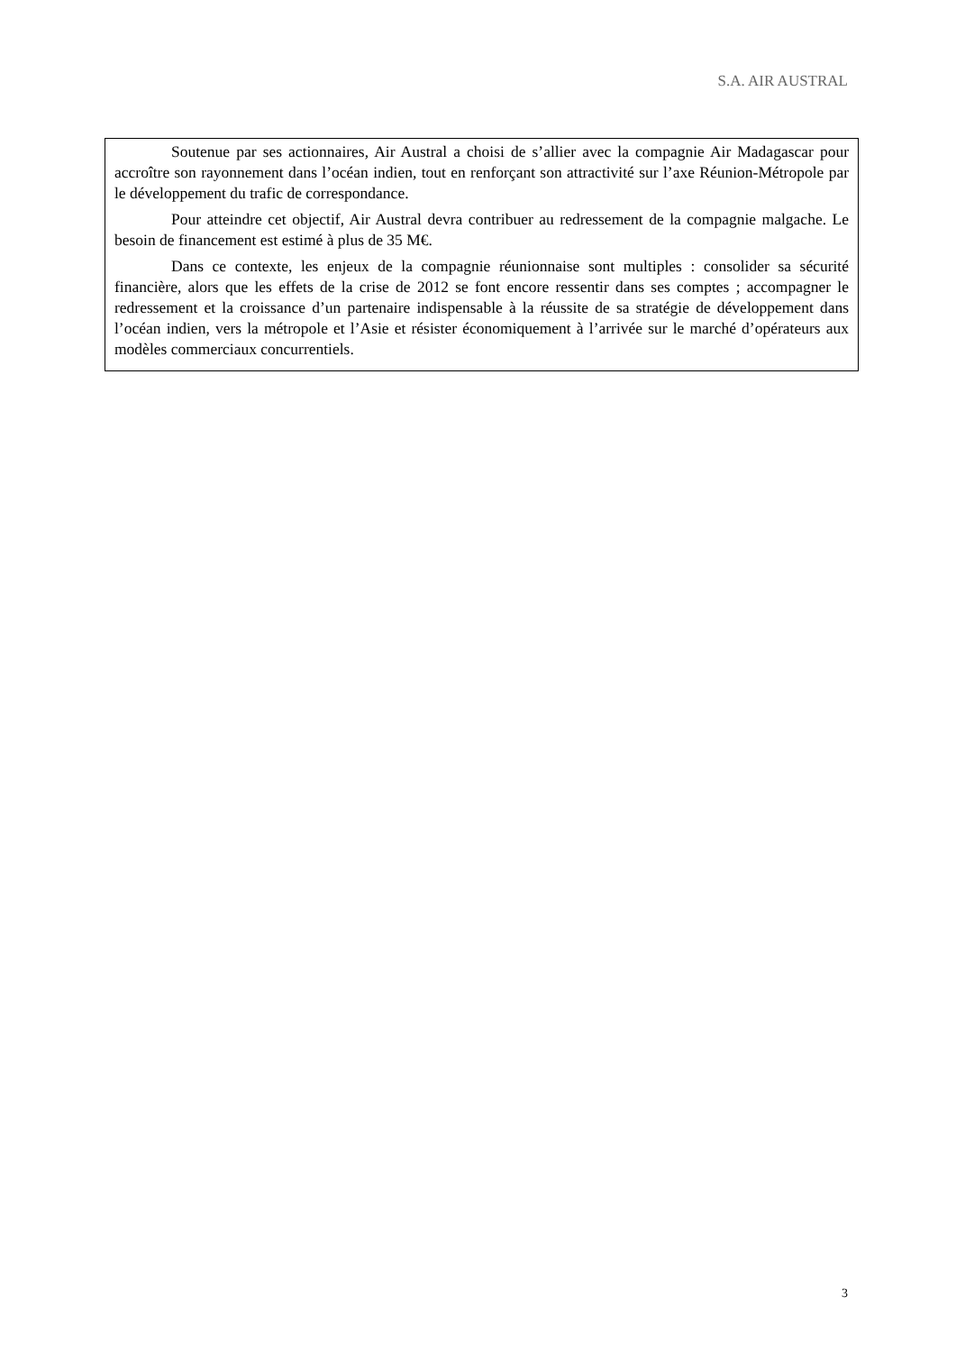S.A. AIR AUSTRAL
Soutenue par ses actionnaires, Air Austral a choisi de s’allier avec la compagnie Air Madagascar pour accroître son rayonnement dans l’océan indien, tout en renforçant son attractivité sur l’axe Réunion-Métropole par le développement du trafic de correspondance.
Pour atteindre cet objectif, Air Austral devra contribuer au redressement de la compagnie malgache. Le besoin de financement est estimé à plus de 35 M€.
Dans ce contexte, les enjeux de la compagnie réunionnaise sont multiples : consolider sa sécurité financière, alors que les effets de la crise de 2012 se font encore ressentir dans ses comptes ; accompagner le redressement et la croissance d’un partenaire indispensable à la réussite de sa stratégie de développement dans l’océan indien, vers la métropole et l’Asie et résister économiquement à l’arrivée sur le marché d’opérateurs aux modèles commerciaux concurrentiels.
3